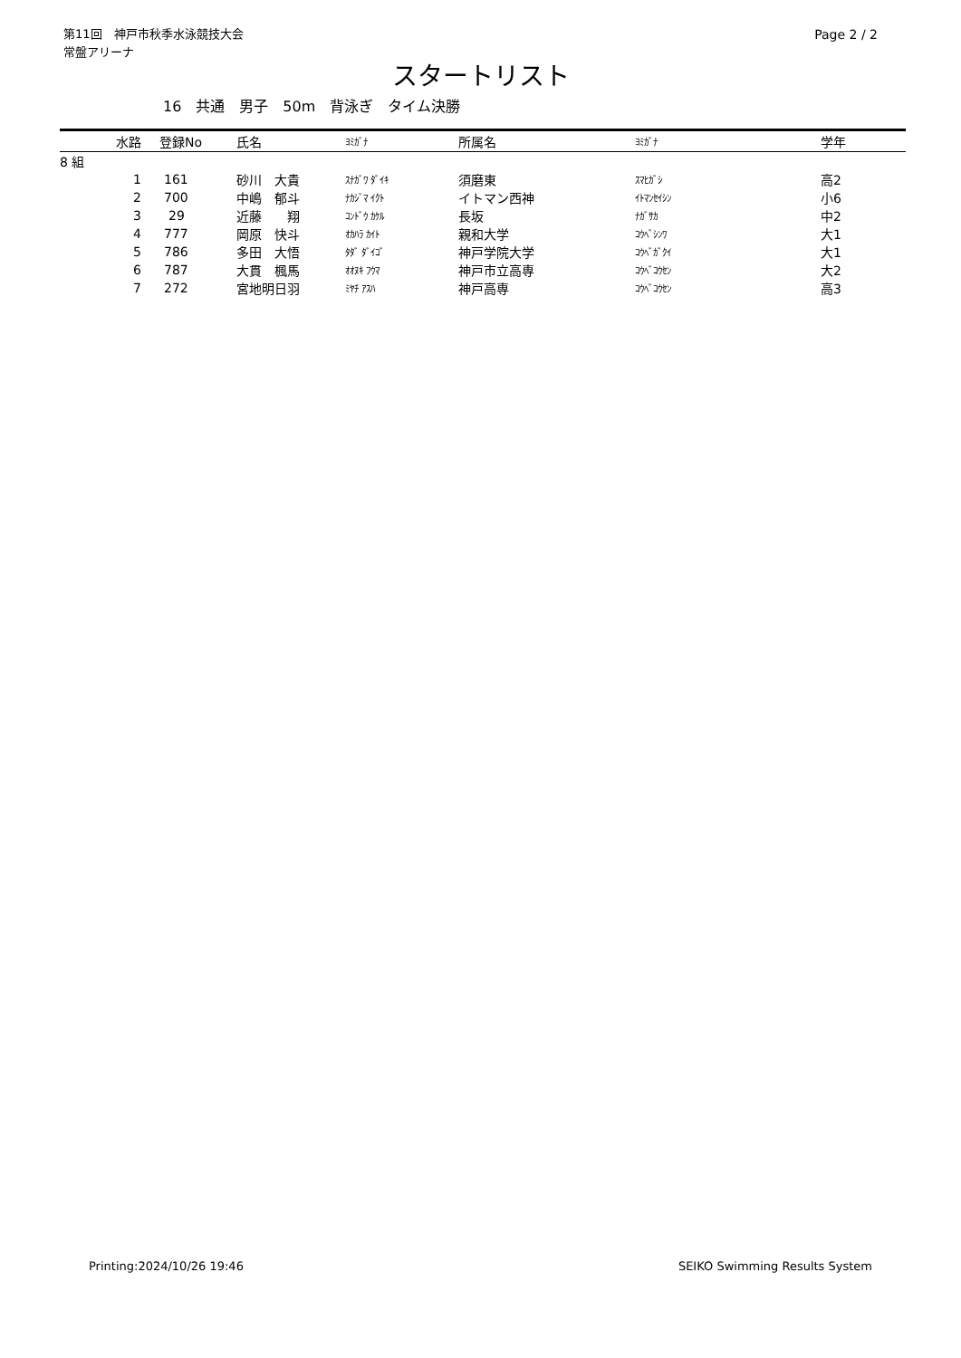第11回　神戸市秋季水泳競技大会
常盤アリーナ
Page 2 / 2
スタートリスト
16　共通　男子　50m　背泳ぎ　タイム決勝
| 水路 | 登録No | 氏名 | ﾖﾐｶﾞﾅ | 所属名 | ﾖﾐｶﾞﾅ | 学年 |
| --- | --- | --- | --- | --- | --- | --- |
| 8 組 | | | | | | |
| 1 | 161 | 砂川 大貴 | ｽﾅｶﾞﾜ ﾀﾞｲｷ | 須磨東 | ｽﾏﾋｶﾞｼ | 高2 |
| 2 | 700 | 中嶋 郁斗 | ﾅｶｼﾞﾏ ｲｸﾄ | イトマン西神 | ｲﾄﾏﾝｾｲｼﾝ | 小6 |
| 3 | 29 | 近藤 翔 | ｺﾝﾄﾞｳ ｶｹﾙ | 長坂 | ﾅｶﾞｻｶ | 中2 |
| 4 | 777 | 岡原 快斗 | ｵｶﾊﾗ ｶｲﾄ | 親和大学 | ｺｳﾍﾞｼﾝﾜ | 大1 |
| 5 | 786 | 多田 大悟 | ﾀﾀﾞ ﾀﾞｲｺﾞ | 神戸学院大学 | ｺｳﾍﾞｶﾞｸｲ | 大1 |
| 6 | 787 | 大貫 楓馬 | ｵｵﾇｷ ﾌｳﾏ | 神戸市立高専 | ｺｳﾍﾞｺｳｾﾝ | 大2 |
| 7 | 272 | 宮地明日羽 | ﾐﾔﾁ ｱｽﾊ | 神戸高専 | ｺｳﾍﾞｺｳｾﾝ | 高3 |
Printing:2024/10/26 19:46 SEIKO Swimming Results System